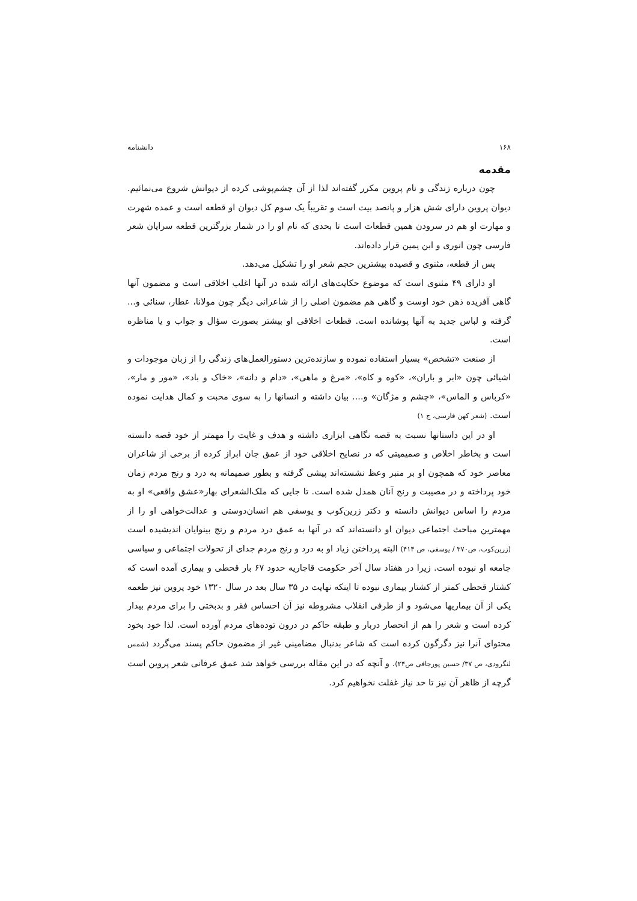۱۶۸ دانشنامه
مقدمه
چون درباره زندگی و نام پروین مکرر گفته‌اند لذا از آن چشم‌پوشی کرده از دیوانش شروع می‌نمائیم. دیوان پروین دارای شش هزار و پانصد بیت است و تقریباً یک سوم کل دیوان او قطعه است و عمده شهرت و مهارت او هم در سرودن همین قطعات است تا بحدی که نام او را در شمار بزرگترین قطعه سرایان شعر فارسی چون انوری و ابن یمین قرار داده‌اند.
پس از قطعه، مثنوی و قصیده بیشترین حجم شعر او را تشکیل می‌دهد.
او دارای ۴۹ مثنوی است که موضوع حکایت‌های ارائه شده در آنها اغلب اخلاقی است و مضمون آنها گاهی آفریده ذهن خود اوست و گاهی هم مضمون اصلی را از شاعرانی دیگر چون مولانا، عطار، سنائی و... گرفته و لباس جدید به آنها پوشانده است. قطعات اخلاقی او بیشتر بصورت سؤال و جواب و یا مناظره است.
از صنعت «تشخص» بسیار استفاده نموده و سازنده‌ترین دستورالعمل‌های زندگی را از زبان موجودات و اشیائی چون «ابر و باران»، «کوه و کاه»، «مرغ و ماهی»، «دام و دانه»، «خاک و باد»، «مور و مار»، «کرباس و الماس»، «چشم و مژگان» و.... بیان داشته و انسانها را به سوی محبت و کمال هدایت نموده است. (شعر کهن فارسی، ج ۱)
او در این داستانها نسبت به قصه نگاهی ابزاری داشته و هدف و غایت را مهمتر از خود قصه دانسته است و بخاطر اخلاص و صمیمیتی که در نصایح اخلاقی خود از عمق جان ابراز کرده از برخی از شاعران معاصر خود که همچون او بر منبر وعظ نشسته‌اند پیشی گرفته و بطور صمیمانه به درد و رنج مردم زمان خود پرداخته و در مصیبت و رنج آنان همدل شده است. تا جایی که ملک‌الشعرای بهار«عشق واقعی» او به مردم را اساس دیوانش دانسته و دکتر زرین‌کوب و یوسفی هم انسان‌دوستی و عدالت‌خواهی او را از مهمترین مباحث اجتماعی دیوان او دانسته‌اند که در آنها به عمق درد مردم و رنج بینوایان اندیشیده است (زرین‌کوب، ص۳۷۰ / یوسفی، ص ۴۱۴) البته پرداختن زیاد او به درد و رنج مردم جدای از تحولات اجتماعی و سیاسی جامعه او نبوده است. زیرا در هفتاد سال آخر حکومت قاجاریه حدود ۶۷ بار قحطی و بیماری آمده است که کشتار قحطی کمتر از کشتار بیماری نبوده تا اینکه نهایت در ۳۵ سال بعد در سال ۱۳۲۰ خود پروین نیز طعمه یکی از آن بیماریها می‌شود و از طرفی انقلاب مشروطه نیز آن احساس فقر و بدبختی را برای مردم بیدار کرده است و شعر را هم از انحصار دربار و طبقه حاکم در درون توده‌های مردم آورده است. لذا خود بخود محتوای آنرا نیز دگرگون کرده است که شاعر بدنبال مضامینی غیر از مضمون حاکم پسند می‌گردد (شمس لنگرودی، ص ۳۷/ حسین پورجافی ص۲۴). و آنچه که در این مقاله بررسی خواهد شد عمق عرفانی شعر پروین است گرچه از ظاهر آن نیز تا حد نیاز غفلت نخواهیم کرد.